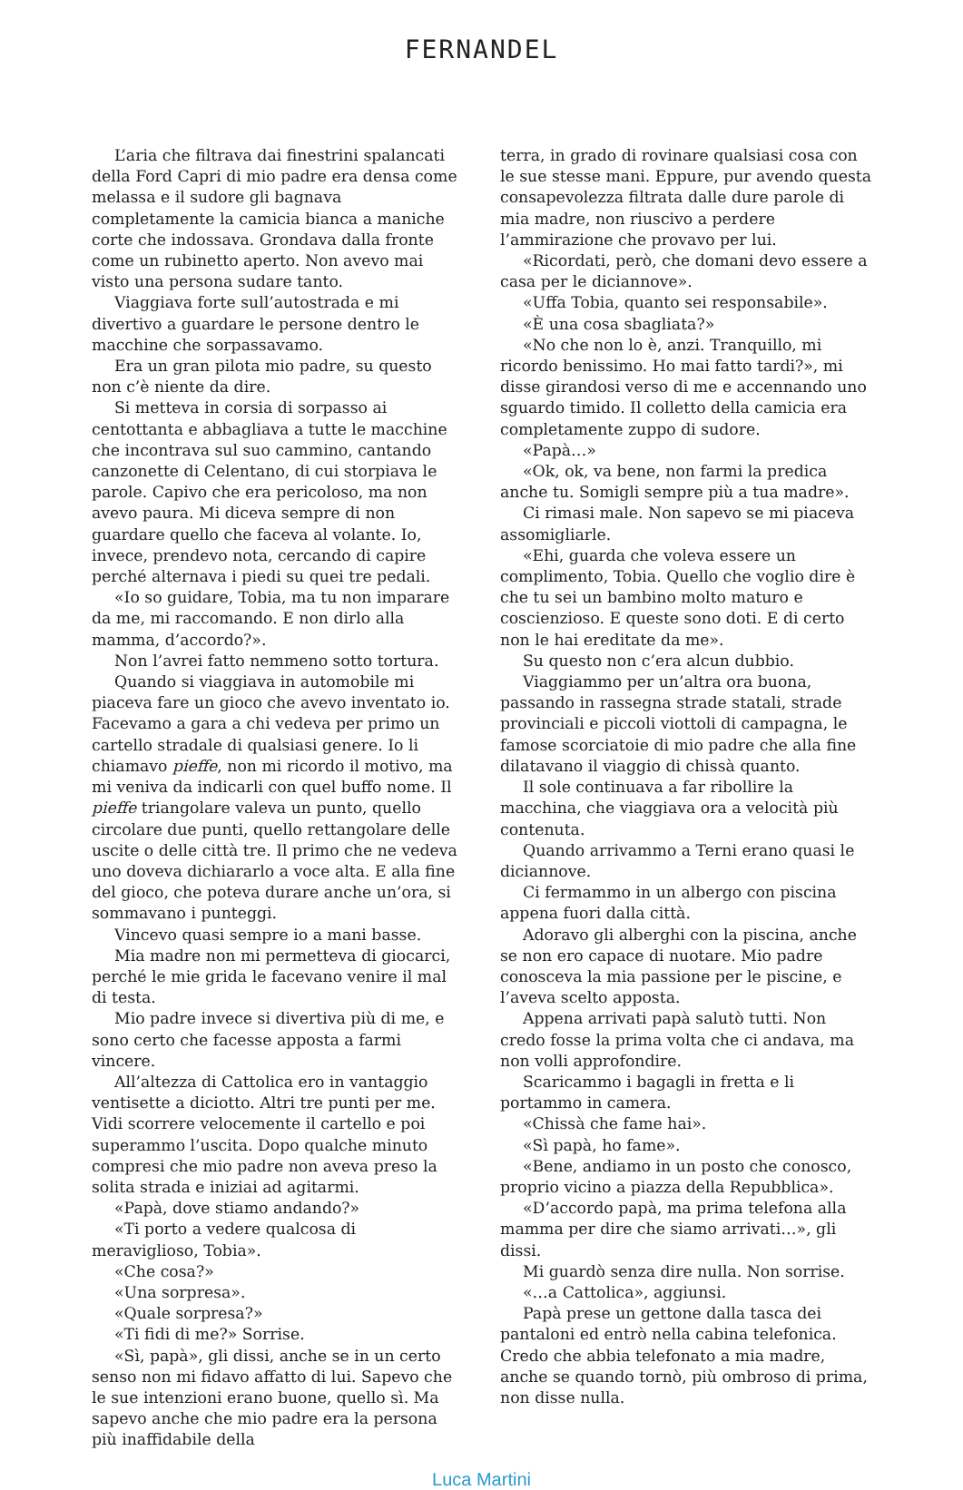FERNANDEL
L’aria che filtrava dai finestrini spalancati della Ford Capri di mio padre era densa come melassa e il sudore gli bagnava completamente la camicia bianca a maniche corte che indossava. Grondava dalla fronte come un rubinetto aperto. Non avevo mai visto una persona sudare tanto.
Viaggiava forte sull’autostrada e mi divertivo a guardare le persone dentro le macchine che sorpassavamo.
Era un gran pilota mio padre, su questo non c’è niente da dire.
Si metteva in corsia di sorpasso ai centottanta e abbagliava a tutte le macchine che incontrava sul suo cammino, cantando canzonette di Celentano, di cui storpiava le parole. Capivo che era pericoloso, ma non avevo paura. Mi diceva sempre di non guardare quello che faceva al volante. Io, invece, prendevo nota, cercando di capire perché alternava i piedi su quei tre pedali.
«Io so guidare, Tobia, ma tu non imparare da me, mi raccomando. E non dirlo alla mamma, d’accordo?».
Non l’avrei fatto nemmeno sotto tortura.
Quando si viaggiava in automobile mi piaceva fare un gioco che avevo inventato io. Facevamo a gara a chi vedeva per primo un cartello stradale di qualsiasi genere. Io li chiamavo pieffe, non mi ricordo il motivo, ma mi veniva da indicarli con quel buffo nome. Il pieffe triangolare valeva un punto, quello circolare due punti, quello rettangolare delle uscite o delle città tre. Il primo che ne vedeva uno doveva dichiararlo a voce alta. E alla fine del gioco, che poteva durare anche un’ora, si sommavano i punteggi.
Vincevo quasi sempre io a mani basse.
Mia madre non mi permetteva di giocarci, perché le mie grida le facevano venire il mal di testa.
Mio padre invece si divertiva più di me, e sono certo che facesse apposta a farmi vincere.
All’altezza di Cattolica ero in vantaggio ventisette a diciotto. Altri tre punti per me. Vidi scorrere velocemente il cartello e poi superammo l’uscita. Dopo qualche minuto compresi che mio padre non aveva preso la solita strada e iniziai ad agitarmi.
«Papà, dove stiamo andando?»
«Ti porto a vedere qualcosa di meraviglioso, Tobia».
«Che cosa?»
«Una sorpresa».
«Quale sorpresa?»
«Ti fidi di me?» Sorrise.
«Sì, papà», gli dissi, anche se in un certo senso non mi fidavo affatto di lui. Sapevo che le sue intenzioni erano buone, quello sì. Ma sapevo anche che mio padre era la persona più inaffidabile della
terra, in grado di rovinare qualsiasi cosa con le sue stesse mani. Eppure, pur avendo questa consapevolezza filtrata dalle dure parole di mia madre, non riuscivo a perdere l’ammirazione che provavo per lui.
«Ricordati, però, che domani devo essere a casa per le diciannove».
«Uffa Tobia, quanto sei responsabile».
«È una cosa sbagliata?»
«No che non lo è, anzi. Tranquillo, mi ricordo benissimo. Ho mai fatto tardi?», mi disse girandosi verso di me e accennando uno sguardo timido. Il colletto della camicia era completamente zuppo di sudore.
«Papà…»
«Ok, ok, va bene, non farmi la predica anche tu. Somigli sempre più a tua madre».
Ci rimasi male. Non sapevo se mi piaceva assomigliarle.
«Ehi, guarda che voleva essere un complimento, Tobia. Quello che voglio dire è che tu sei un bambino molto maturo e coscienzioso. E queste sono doti. E di certo non le hai ereditate da me».
Su questo non c’era alcun dubbio.
Viaggiammo per un’altra ora buona, passando in rassegna strade statali, strade provinciali e piccoli viottoli di campagna, le famose scorciatoie di mio padre che alla fine dilatavano il viaggio di chissà quanto.
Il sole continuava a far ribollire la macchina, che viaggiava ora a velocità più contenuta.
Quando arrivammo a Terni erano quasi le diciannove.
Ci fermammo in un albergo con piscina appena fuori dalla città.
Adoravo gli alberghi con la piscina, anche se non ero capace di nuotare. Mio padre conosceva la mia passione per le piscine, e l’aveva scelto apposta.
Appena arrivati papà salutò tutti. Non credo fosse la prima volta che ci andava, ma non volli approfondire.
Scaricammo i bagagli in fretta e li portammo in camera.
«Chissà che fame hai».
«Sì papà, ho fame».
«Bene, andiamo in un posto che conosco, proprio vicino a piazza della Repubblica».
«D’accordo papà, ma prima telefona alla mamma per dire che siamo arrivati…», gli dissi.
Mi guardò senza dire nulla. Non sorrise.
«…a Cattolica», aggiunsi.
Papà prese un gettone dalla tasca dei pantaloni ed entrò nella cabina telefonica. Credo che abbia telefonato a mia madre, anche se quando tornò, più ombroso di prima, non disse nulla.
Luca Martini